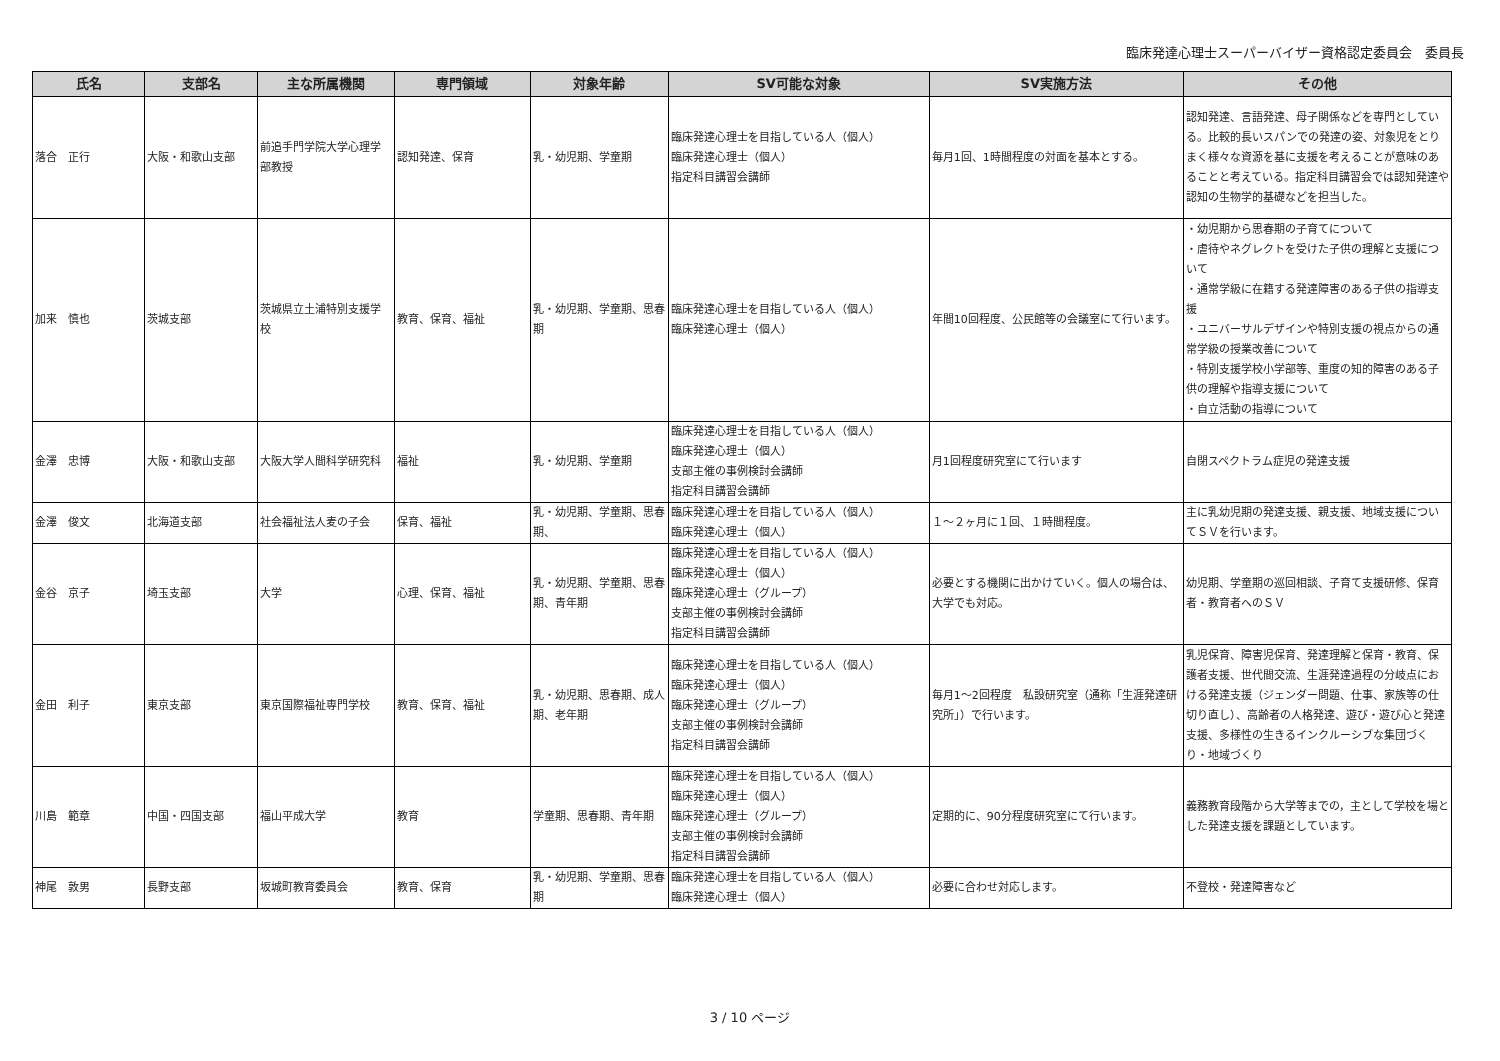臨床発達心理士スーパーバイザー資格認定委員会　委員長
| 氏名 | 支部名 | 主な所属機関 | 専門領域 | 対象年齢 | SV可能な対象 | SV実施方法 | その他 |
| --- | --- | --- | --- | --- | --- | --- | --- |
| 落合 正行 | 大阪・和歌山支部 | 前追手門学院大学心理学部教授 | 認知発達、保育 | 乳・幼児期、学童期 | 臨床発達心理士を目指している人（個人） 臨床発達心理士（個人） 指定科目講習会講師 | 毎月1回、1時間程度の対面を基本とする。 | 認知発達、言語発達、母子関係などを専門としている。比較的長いスパンでの発達の姿、対象児をとりまく様々な資源を基に支援を考えることが意味のあることと考えている。指定科目講習会では認知発達や認知の生物学的基礎などを担当した。 |
| 加来 慎也 | 茨城支部 | 茨城県立土浦特別支援学校 | 教育、保育、福祉 | 乳・幼児期、学童期、思春期 | 臨床発達心理士を目指している人（個人） 臨床発達心理士（個人） | 年間10回程度、公民館等の会議室にて行います。 | ・幼児期から思春期の子育てについて ・虐待やネグレクトを受けた子供の理解と支援について ・通常学級に在籍する発達障害のある子供の指導支援 ・ユニバーサルデザインや特別支援の視点からの通常学級の授業改善について ・特別支援学校小学部等、重度の知的障害のある子供の理解や指導支援について ・自立活動の指導について |
| 金澤 忠博 | 大阪・和歌山支部 | 大阪大学人間科学研究科 | 福祉 | 乳・幼児期、学童期 | 臨床発達心理士を目指している人（個人） 臨床発達心理士（個人） 支部主催の事例検討会講師 指定科目講習会講師 | 月1回程度研究室にて行います | 自閉スペクトラム症児の発達支援 |
| 金澤 俊文 | 北海道支部 | 社会福祉法人麦の子会 | 保育、福祉 | 乳・幼児期、学童期、思春期、 | 臨床発達心理士を目指している人（個人） 臨床発達心理士（個人） | １～２ヶ月に１回、１時間程度。 | 主に乳幼児期の発達支援、親支援、地域支援についてＳＶを行います。 |
| 金谷 京子 | 埼玉支部 | 大学 | 心理、保育、福祉 | 乳・幼児期、学童期、思春期、青年期 | 臨床発達心理士を目指している人（個人） 臨床発達心理士（個人） 臨床発達心理士（グループ） 支部主催の事例検討会講師 指定科目講習会講師 | 必要とする機関に出かけていく。個人の場合は、大学でも対応。 | 幼児期、学童期の巡回相談、子育て支援研修、保育者・教育者へのＳＶ |
| 金田 利子 | 東京支部 | 東京国際福祉専門学校 | 教育、保育、福祉 | 乳・幼児期、思春期、成人期、老年期 | 臨床発達心理士を目指している人（個人） 臨床発達心理士（個人） 臨床発達心理士（グループ） 支部主催の事例検討会講師 指定科目講習会講師 | 毎月1～2回程度 私設研究室（通称「生涯発達研究所」）で行います。 | 乳児保育、障害児保育、発達理解と保育・教育、保護者支援、世代間交流、生涯発達過程の分岐点における発達支援（ジェンダー問題、仕事、家族等の仕切り直し）、高齢者の人格発達、遊び・遊び心と発達支援、多様性の生きるインクルーシブな集団づくり・地域づくり |
| 川島 範章 | 中国・四国支部 | 福山平成大学 | 教育 | 学童期、思春期、青年期 | 臨床発達心理士を目指している人（個人） 臨床発達心理士（個人） 臨床発達心理士（グループ） 支部主催の事例検討会講師 指定科目講習会講師 | 定期的に、90分程度研究室にて行います。 | 義務教育段階から大学等までの，主として学校を場とした発達支援を課題としています。 |
| 神尾 敦男 | 長野支部 | 坂城町教育委員会 | 教育、保育 | 乳・幼児期、学童期、思春期 | 臨床発達心理士を目指している人（個人） 臨床発達心理士（個人） | 必要に合わせ対応します。 | 不登校・発達障害など |
3 / 10 ページ